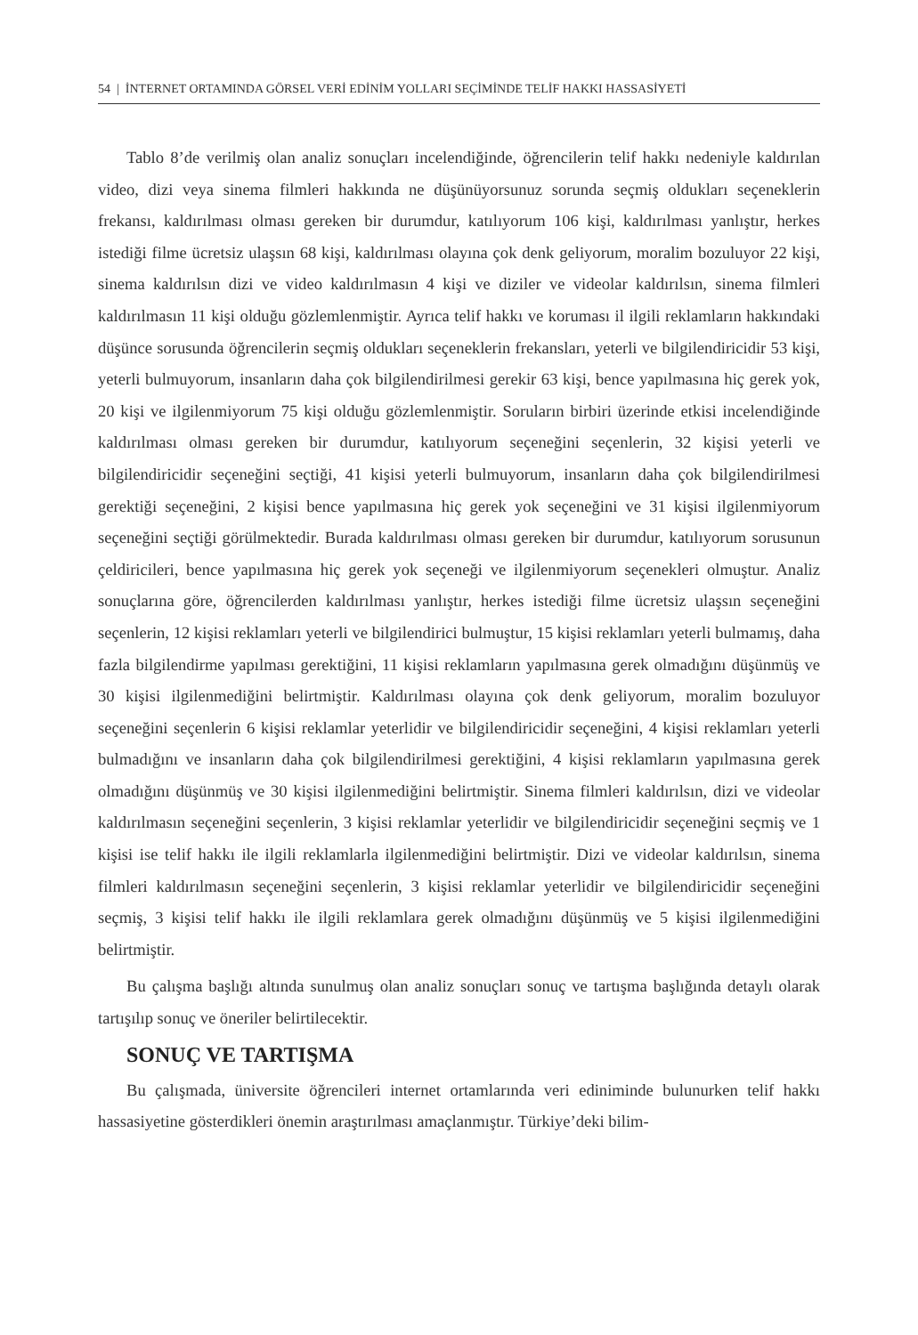54 | İNTERNET ORTAMINDA GÖRSEL VERİ EDİNİM YOLLARI SEÇİMİNDE TELİF HAKKI HASSASİYETİ
Tablo 8’de verilmiş olan analiz sonuçları incelendiğinde, öğrencilerin telif hakkı nedeniyle kaldırılan video, dizi veya sinema filmleri hakkında ne düşünüyorsunuz sorunda seçmiş oldukları seçeneklerin frekansı, kaldırılması olması gereken bir durumdur, katılıyorum 106 kişi, kaldırılması yanlıştır, herkes istediği filme ücretsiz ulaşsın 68 kişi, kaldırılması olayına çok denk geliyorum, moralim bozuluyor 22 kişi, sinema kaldırılsın dizi ve video kaldırılmasın 4 kişi ve diziler ve videolar kaldırılsın, sinema filmleri kaldırılmasın 11 kişi olduğu gözlemlenmiştir. Ayrıca telif hakkı ve koruması il ilgili reklamların hakkındaki düşünce sorusunda öğrencilerin seçmiş oldukları seçeneklerin frekansları, yeterli ve bilgilendiricidir 53 kişi, yeterli bulmuyorum, insanların daha çok bilgilendirilmesi gerekir 63 kişi, bence yapılmasına hiç gerek yok, 20 kişi ve ilgilenmiyorum 75 kişi olduğu gözlemlenmiştir. Soruların birbiri üzerinde etkisi incelendiğinde kaldırılması olması gereken bir durumdur, katılıyorum seçeneğini seçenlerin, 32 kişisi yeterli ve bilgilendiricidir seçeneğini seçtiği, 41 kişisi yeterli bulmuyorum, insanların daha çok bilgilendirilmesi gerektiği seçeneğini, 2 kişisi bence yapılmasına hiç gerek yok seçeneğini ve 31 kişisi ilgilenmiyorum seçeneğini seçtiği görülmektedir. Burada kaldırılması olması gereken bir durumdur, katılıyorum sorusunun çeldiricileri, bence yapılmasına hiç gerek yok seçeneği ve ilgilenmiyorum seçenekleri olmuştur. Analiz sonuçlarına göre, öğrencilerden kaldırılması yanlıştır, herkes istediği filme ücretsiz ulaşsın seçeneğini seçenlerin, 12 kişisi reklamları yeterli ve bilgilendirici bulmuştur, 15 kişisi reklamları yeterli bulmamış, daha fazla bilgilendirme yapılması gerektiğini, 11 kişisi reklamların yapılmasına gerek olmadığını düşünmüş ve 30 kişisi ilgilenmediğini belirtmiştir. Kaldırılması olayına çok denk geliyorum, moralim bozuluyor seçeneğini seçenlerin 6 kişisi reklamlar yeterlidir ve bilgilendiricidir seçeneğini, 4 kişisi reklamları yeterli bulmadığını ve insanların daha çok bilgilendirilmesi gerektiğini, 4 kişisi reklamların yapılmasına gerek olmadığını düşünmüş ve 30 kişisi ilgilenmediğini belirtmiştir. Sinema filmleri kaldırılsın, dizi ve videolar kaldırılmasın seçeneğini seçenlerin, 3 kişisi reklamlar yeterlidir ve bilgilendiricidir seçeneğini seçmiş ve 1 kişisi ise telif hakkı ile ilgili reklamlarla ilgilenmediğini belirtmiştir. Dizi ve videolar kaldırılsın, sinema filmleri kaldırılmasın seçeneğini seçenlerin, 3 kişisi reklamlar yeterlidir ve bilgilendiricidir seçeneğini seçmiş, 3 kişisi telif hakkı ile ilgili reklamlara gerek olmadığını düşünmüş ve 5 kişisi ilgilenmediğini belirtmiştir.
Bu çalışma başlığı altında sunulmuş olan analiz sonuçları sonuç ve tartışma başlığında detaylı olarak tartışılıp sonuç ve öneriler belirtilecektir.
SONUÇ VE TARTIŞMA
Bu çalışmada, üniversite öğrencileri internet ortamlarında veri ediniminde bulunurken telif hakkı hassasiyetine gösterdikleri önemin araştırılması amaçlanmıştır. Türkiye’deki bilim-